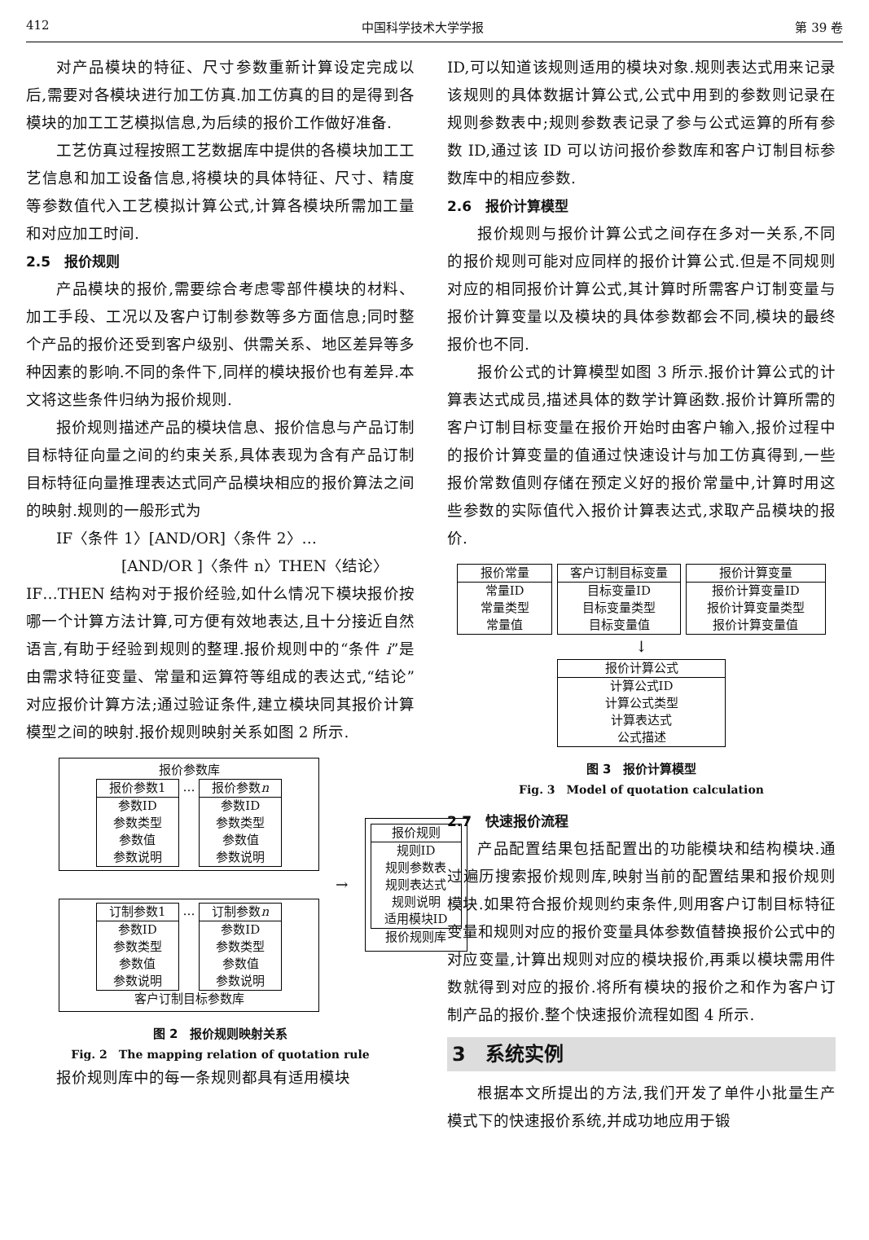412 中国科学技术大学学报 第 39 卷
对产品模块的特征、尺寸参数重新计算设定完成以后,需要对各模块进行加工仿真.加工仿真的目的是得到各模块的加工工艺模拟信息,为后续的报价工作做好准备.
工艺仿真过程按照工艺数据库中提供的各模块加工工艺信息和加工设备信息,将模块的具体特征、尺寸、精度等参数值代入工艺模拟计算公式,计算各模块所需加工量和对应加工时间.
2.5　报价规则
产品模块的报价,需要综合考虑零部件模块的材料、加工手段、工况以及客户订制参数等多方面信息;同时整个产品的报价还受到客户级别、供需关系、地区差异等多种因素的影响.不同的条件下,同样的模块报价也有差异.本文将这些条件归纳为报价规则.
报价规则描述产品的模块信息、报价信息与产品订制目标特征向量之间的约束关系,具体表现为含有产品订制目标特征向量推理表达式同产品模块相应的报价算法之间的映射.规则的一般形式为
IF〈条件 1〉[AND/OR]〈条件 2〉…
[AND/OR ]〈条件 n〉THEN〈结论〉
IF…THEN 结构对于报价经验,如什么情况下模块报价按哪一个计算方法计算,可方便有效地表达,且十分接近自然语言,有助于经验到规则的整理.报价规则中的“条件 i”是由需求特征变量、常量和运算符等组成的表达式,“结论”对应报价计算方法;通过验证条件,建立模块同其报价计算模型之间的映射.报价规则映射关系如图 2 所示.
报价参数库
报价参数1
参数ID
参数类型
参数值
参数说明
…
报价参数n
参数ID
参数类型
参数值
参数说明
订制参数1
参数ID
参数类型
参数值
参数说明
…
订制参数n
参数ID
参数类型
参数值
参数说明
客户订制目标参数库
→
报价规则
规则ID
规则参数表
规则表达式
规则说明
适用模块ID
报价规则库
图 2　报价规则映射关系
Fig. 2　The mapping relation of quotation rule
报价规则库中的每一条规则都具有适用模块
ID,可以知道该规则适用的模块对象.规则表达式用来记录该规则的具体数据计算公式,公式中用到的参数则记录在规则参数表中;规则参数表记录了参与公式运算的所有参数 ID,通过该 ID 可以访问报价参数库和客户订制目标参数库中的相应参数.
2.6　报价计算模型
报价规则与报价计算公式之间存在多对一关系,不同的报价规则可能对应同样的报价计算公式.但是不同规则对应的相同报价计算公式,其计算时所需客户订制变量与报价计算变量以及模块的具体参数都会不同,模块的最终报价也不同.
报价公式的计算模型如图 3 所示.报价计算公式的计算表达式成员,描述具体的数学计算函数.报价计算所需的客户订制目标变量在报价开始时由客户输入,报价过程中的报价计算变量的值通过快速设计与加工仿真得到,一些报价常数值则存储在预定义好的报价常量中,计算时用这些参数的实际值代入报价计算表达式,求取产品模块的报价.
报价常量
常量ID
常量类型
常量值
客户订制目标变量
目标变量ID
目标变量类型
目标变量值
报价计算变量
报价计算变量ID
报价计算变量类型
报价计算变量值
↓
报价计算公式
计算公式ID
计算公式类型
计算表达式
公式描述
图 3　报价计算模型
Fig. 3　Model of quotation calculation
2.7　快速报价流程
产品配置结果包括配置出的功能模块和结构模块.通过遍历搜索报价规则库,映射当前的配置结果和报价规则模块.如果符合报价规则约束条件,则用客户订制目标特征变量和规则对应的报价变量具体参数值替换报价公式中的对应变量,计算出规则对应的模块报价,再乘以模块需用件数就得到对应的报价.将所有模块的报价之和作为客户订制产品的报价.整个快速报价流程如图 4 所示.
3　系统实例
根据本文所提出的方法,我们开发了单件小批量生产模式下的快速报价系统,并成功地应用于锻